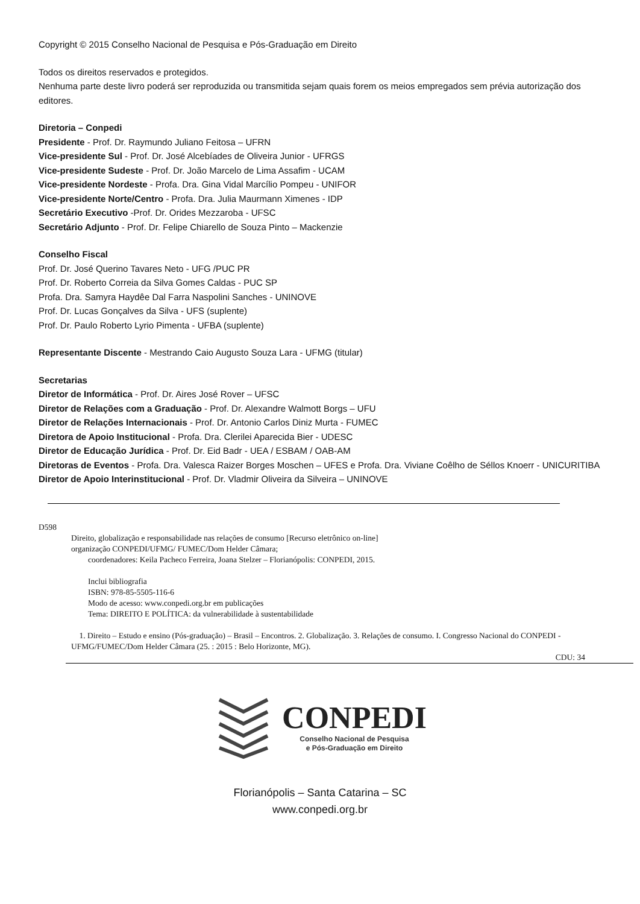Copyright © 2015 Conselho Nacional de Pesquisa e Pós-Graduação em Direito
Todos os direitos reservados e protegidos.
Nenhuma parte deste livro poderá ser reproduzida ou transmitida sejam quais forem os meios empregados sem prévia autorização dos editores.
Diretoria – Conpedi
Presidente - Prof. Dr. Raymundo Juliano Feitosa – UFRN
Vice-presidente Sul - Prof. Dr. José Alcebíades de Oliveira Junior - UFRGS
Vice-presidente Sudeste - Prof. Dr. João Marcelo de Lima Assafim - UCAM
Vice-presidente Nordeste - Profa. Dra. Gina Vidal Marcílio Pompeu - UNIFOR
Vice-presidente Norte/Centro - Profa. Dra. Julia Maurmann Ximenes - IDP
Secretário Executivo -Prof. Dr. Orides Mezzaroba - UFSC
Secretário Adjunto - Prof. Dr. Felipe Chiarello de Souza Pinto – Mackenzie
Conselho Fiscal
Prof. Dr. José Querino Tavares Neto - UFG /PUC PR
Prof. Dr. Roberto Correia da Silva Gomes Caldas - PUC SP
Profa. Dra. Samyra Haydêe Dal Farra Naspolini Sanches - UNINOVE
Prof. Dr. Lucas Gonçalves da Silva - UFS (suplente)
Prof. Dr. Paulo Roberto Lyrio Pimenta - UFBA (suplente)
Representante Discente - Mestrando Caio Augusto Souza Lara - UFMG (titular)
Secretarias
Diretor de Informática - Prof. Dr. Aires José Rover – UFSC
Diretor de Relações com a Graduação - Prof. Dr. Alexandre Walmott Borgs – UFU
Diretor de Relações Internacionais - Prof. Dr. Antonio Carlos Diniz Murta - FUMEC
Diretora de Apoio Institucional - Profa. Dra. Clerilei Aparecida Bier - UDESC
Diretor de Educação Jurídica - Prof. Dr. Eid Badr - UEA / ESBAM / OAB-AM
Diretoras de Eventos - Profa. Dra. Valesca Raizer Borges Moschen – UFES e Profa. Dra. Viviane Coêlho de Séllos Knoerr - UNICURITIBA
Diretor de Apoio Interinstitucional - Prof. Dr. Vladmir Oliveira da Silveira – UNINOVE
D598
Direito, globalização e responsabilidade nas relações de consumo [Recurso eletrônico on-line]
organização CONPEDI/UFMG/ FUMEC/Dom Helder Câmara;
coordenadores: Keila Pacheco Ferreira, Joana Stelzer – Florianópolis: CONPEDI, 2015.
Inclui bibliografia
ISBN: 978-85-5505-116-6
Modo de acesso: www.conpedi.org.br em publicações
Tema: DIREITO E POLÍTICA: da vulnerabilidade à sustentabilidade
1. Direito – Estudo e ensino (Pós-graduação) – Brasil – Encontros. 2. Globalização. 3. Relações de consumo. I. Congresso Nacional do CONPEDI - UFMG/FUMEC/Dom Helder Câmara (25. : 2015 : Belo Horizonte, MG).
CDU: 34
CONPEDI
Conselho Nacional de Pesquisa
e Pós-Graduação em Direito
Florianópolis – Santa Catarina – SC
www.conpedi.org.br